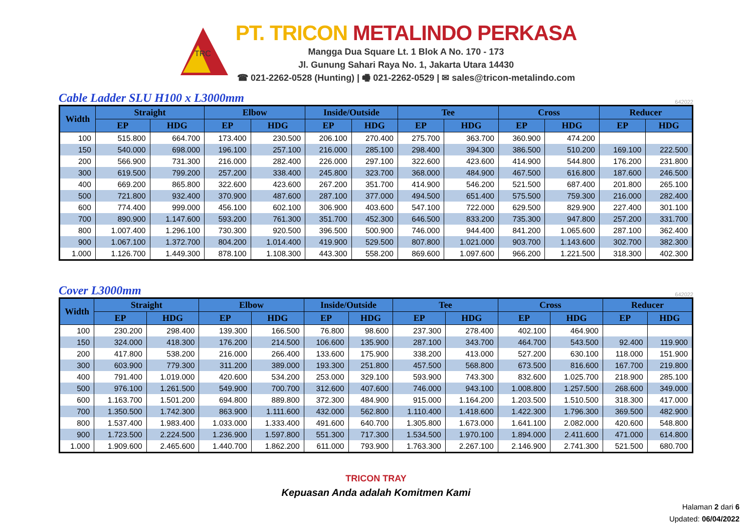TRC
PT. TRICON METALINDO PERKASA
Mangga Dua Square Lt. 1 Blok A No. 170 - 173
Jl. Gunung Sahari Raya No. 1, Jakarta Utara 14430
☎ 021-2262-0528 (Hunting) | 🖷 021-2262-0529 | ✉ sales@tricon-metalindo.com
Cable Ladder SLU H100 x L3000mm
642022
| Width | Straight | | Elbow | | Inside/Outside | | Tee | | Cross | | Reducer | |
| --- | --- | --- | --- | --- | --- | --- | --- | --- | --- | --- | --- | --- |
| | EP | HDG | EP | HDG | EP | HDG | EP | HDG | EP | HDG | EP | HDG |
| 100 | 515.800 | 664.700 | 173.400 | 230.500 | 206.100 | 270.400 | 275.700 | 363.700 | 360.900 | 474.200 | | |
| 150 | 540.000 | 698.000 | 196.100 | 257.100 | 216.000 | 285.100 | 298.400 | 394.300 | 386.500 | 510.200 | 169.100 | 222.500 |
| 200 | 566.900 | 731.300 | 216.000 | 282.400 | 226.000 | 297.100 | 322.600 | 423.600 | 414.900 | 544.800 | 176.200 | 231.800 |
| 300 | 619.500 | 799.200 | 257.200 | 338.400 | 245.800 | 323.700 | 368.000 | 484.900 | 467.500 | 616.800 | 187.600 | 246.500 |
| 400 | 669.200 | 865.800 | 322.600 | 423.600 | 267.200 | 351.700 | 414.900 | 546.200 | 521.500 | 687.400 | 201.800 | 265.100 |
| 500 | 721.800 | 932.400 | 370.900 | 487.600 | 287.100 | 377.000 | 494.500 | 651.400 | 575.500 | 759.300 | 216.000 | 282.400 |
| 600 | 774.400 | 999.000 | 456.100 | 602.100 | 306.900 | 403.600 | 547.100 | 722.000 | 629.500 | 829.900 | 227.400 | 301.100 |
| 700 | 890.900 | 1.147.600 | 593.200 | 761.300 | 351.700 | 452.300 | 646.500 | 833.200 | 735.300 | 947.800 | 257.200 | 331.700 |
| 800 | 1.007.400 | 1.296.100 | 730.300 | 920.500 | 396.500 | 500.900 | 746.000 | 944.400 | 841.200 | 1.065.600 | 287.100 | 362.400 |
| 900 | 1.067.100 | 1.372.700 | 804.200 | 1.014.400 | 419.900 | 529.500 | 807.800 | 1.021.000 | 903.700 | 1.143.600 | 302.700 | 382.300 |
| 1.000 | 1.126.700 | 1.449.300 | 878.100 | 1.108.300 | 443.300 | 558.200 | 869.600 | 1.097.600 | 966.200 | 1.221.500 | 318.300 | 402.300 |
Cover L3000mm
642022
| Width | Straight | | Elbow | | Inside/Outside | | Tee | | Cross | | Reducer | |
| --- | --- | --- | --- | --- | --- | --- | --- | --- | --- | --- | --- | --- |
| | EP | HDG | EP | HDG | EP | HDG | EP | HDG | EP | HDG | EP | HDG |
| 100 | 230.200 | 298.400 | 139.300 | 166.500 | 76.800 | 98.600 | 237.300 | 278.400 | 402.100 | 464.900 | | |
| 150 | 324.000 | 418.300 | 176.200 | 214.500 | 106.600 | 135.900 | 287.100 | 343.700 | 464.700 | 543.500 | 92.400 | 119.900 |
| 200 | 417.800 | 538.200 | 216.000 | 266.400 | 133.600 | 175.900 | 338.200 | 413.000 | 527.200 | 630.100 | 118.000 | 151.900 |
| 300 | 603.900 | 779.300 | 311.200 | 389.000 | 193.300 | 251.800 | 457.500 | 568.800 | 673.500 | 816.600 | 167.700 | 219.800 |
| 400 | 791.400 | 1.019.000 | 420.600 | 534.200 | 253.000 | 329.100 | 593.900 | 743.300 | 832.600 | 1.025.700 | 218.900 | 285.100 |
| 500 | 976.100 | 1.261.500 | 549.900 | 700.700 | 312.600 | 407.600 | 746.000 | 943.100 | 1.008.800 | 1.257.500 | 268.600 | 349.000 |
| 600 | 1.163.700 | 1.501.200 | 694.800 | 889.800 | 372.300 | 484.900 | 915.000 | 1.164.200 | 1.203.500 | 1.510.500 | 318.300 | 417.000 |
| 700 | 1.350.500 | 1.742.300 | 863.900 | 1.111.600 | 432.000 | 562.800 | 1.110.400 | 1.418.600 | 1.422.300 | 1.796.300 | 369.500 | 482.900 |
| 800 | 1.537.400 | 1.983.400 | 1.033.000 | 1.333.400 | 491.600 | 640.700 | 1.305.800 | 1.673.000 | 1.641.100 | 2.082.000 | 420.600 | 548.800 |
| 900 | 1.723.500 | 2.224.500 | 1.236.900 | 1.597.800 | 551.300 | 717.300 | 1.534.500 | 1.970.100 | 1.894.000 | 2.411.600 | 471.000 | 614.800 |
| 1.000 | 1.909.600 | 2.465.600 | 1.440.700 | 1.862.200 | 611.000 | 793.900 | 1.763.300 | 2.267.100 | 2.146.900 | 2.741.300 | 521.500 | 680.700 |
TRICON TRAY
Kepuasan Anda adalah Komitmen Kami
Halaman 2 dari 6
Updated: 06/04/2022